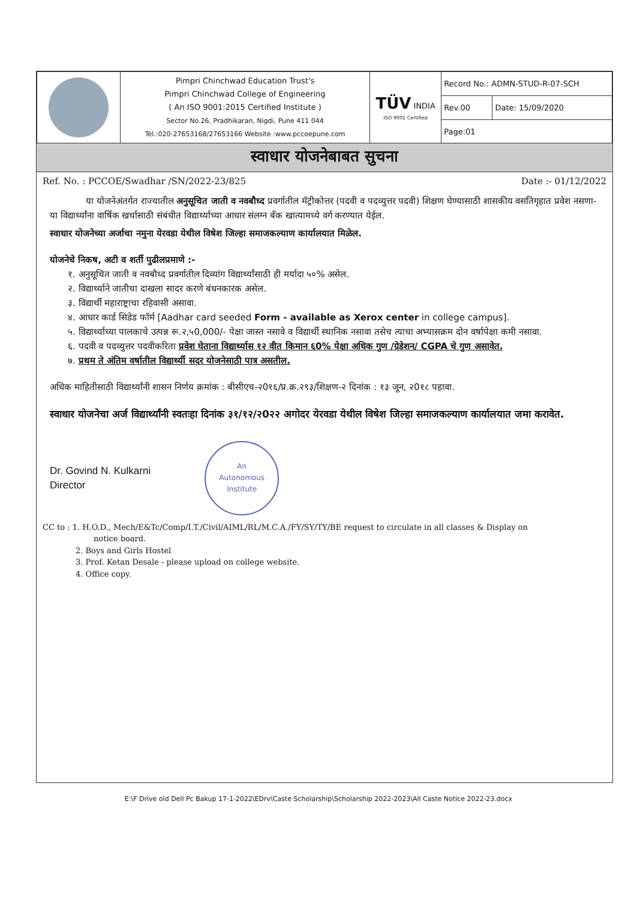| | Pimpri Chinchwad Education Trust's Pimpri Chinchwad College of Engineering ( An ISO 9001:2015 Certified Institute ) Sector No.26, Pradhikaran, Nigdi, Pune 411 044 Tel.:020-27653168/27653166 Website :www.pccoepune.com | TÜV INDIA ISO 9001 Certified | Record No.: ADMN-STUD-R-07-SCH | |
| | | | Rev.00 | Date: 15/09/2020 |
| | | | Page:01 | |
स्वाधार योजनेबाबत सुचना
Ref. No. : PCCOE/Swadhar /SN/2022-23/825 Date :- 01/12/2022
या योजनेअंतर्गत राज्यातील अनुसूचित जाती व नवबौध्द प्रवर्गातील मॅट्रीकोत्तर (पदवी व पदव्युत्तर पदवी) शिक्षण घेण्यासाठी शासकीय वसतिगृहात प्रवेश नसणा-या विद्यार्थ्यांना वार्षिक खर्चासाठी संबंधीत विद्यार्थ्याच्या आधार संलग्न बँक खात्यामध्ये वर्ग करण्यात येईल.
स्वाधार योजनेच्या अर्जाचा नमुना येरवडा येथील विषेश जिल्हा समाजकल्याण कार्यालयात मिळेल.
योजनेचे निकष, अटी व शर्ती पुढीलप्रमाणे :-
१. अनुसूचित जाती व नवबौध्द प्रवर्गातील दिव्यांग विद्यार्थ्यांसाठी ही मर्यादा ५०% असेल.
२. विद्यार्थ्याने जातीचा दाखला सादर करणे बंधनकारक असेल.
३. विद्यार्थी महाराष्ट्राचा रहिवासी असावा.
४. आधार कार्ड सिडेड फॉर्म [Aadhar card seeded Form - available as Xerox center in college campus].
५. विद्यार्थ्याच्या पालकाचे उत्पन्न रू.२,५0,000/- पेक्षा जास्त नसावे व विद्यार्थी स्थानिक नसावा तसेच त्याचा अभ्यासक्रम दोन वर्षापेक्षा कमी नसावा.
६. पदवी व पदव्युत्तर पदवीकरिता प्रवेश घेताना विद्यार्थ्यास १२ वीत किमान ६0% पेक्षा अधिक गुण /ग्रेडेशन/ CGPA चे गुण असावेत.
७. प्रथम ते अंतिम वर्षातील विद्यार्थ्यी सदर योजनेसाठी पात्र असतील.
अधिक माहितीसाठी विद्यार्थ्यांनी शासन निर्णय क्रमांक : बीसीएच-२0१६/प्र.क्र.२९३/शिक्षण-२ दिनांक : १३ जून, २0१८ पहावा.
स्वाधार योजनेचा अर्ज विद्यार्थ्यांनी स्वतःहा दिनांक ३१/१२/२0२२ अगोदर येरवडा येथील विषेश जिल्हा समाजकल्याण कार्यालयात जमा करावेत.
Dr. Govind N. Kulkarni
Director
An
Autonomous
Institute
CC to : 1. H.O.D., Mech/E&Tc/Comp/I.T./Civil/AIML/RL/M.C.A./FY/SY/TY/BE request to circulate in all classes & Display on
notice board.
2. Boys and Girls Hostel
3. Prof. Ketan Desale - please upload on college website.
4. Office copy.
E:\F Drive old Dell Pc Bakup 17-1-2022\EDrv\Caste Scholarship\Scholarship 2022-2023\All Caste Notice 2022-23.docx